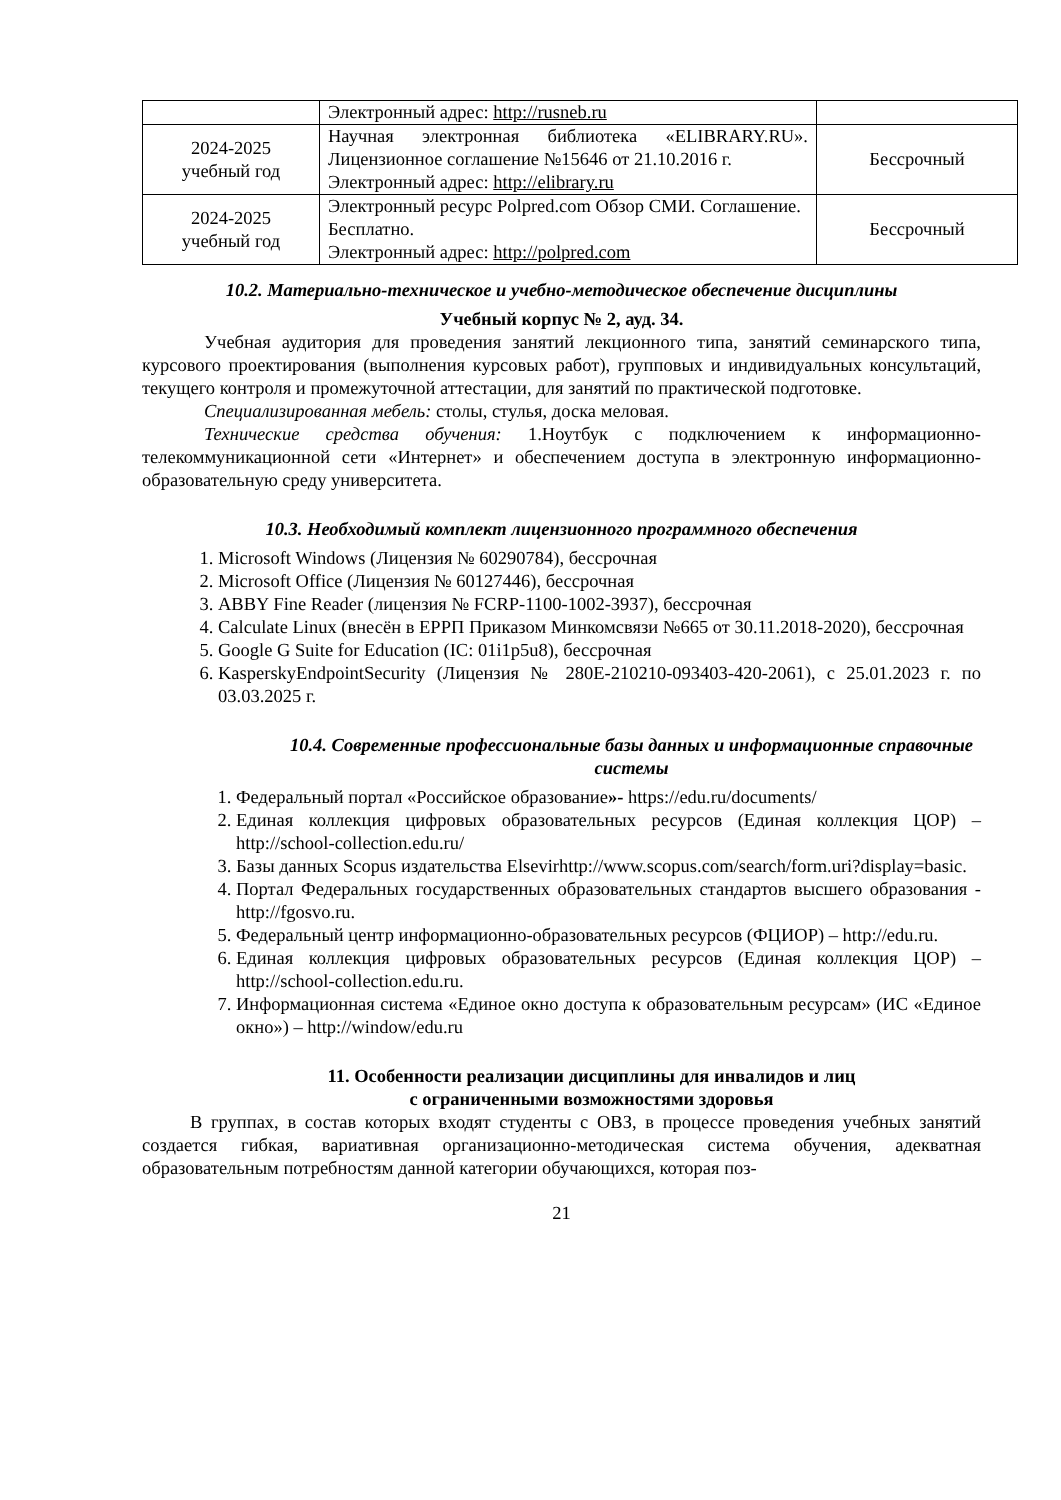| | Электронный адрес: http://rusneb.ru | |
| 2024-2025 учебный год | Научная электронная библиотека «ELIBRARY.RU». Лицензионное соглашение №15646 от 21.10.2016 г. Электронный адрес: http://elibrary.ru | Бессрочный |
| 2024-2025 учебный год | Электронный ресурс Polpred.com Обзор СМИ. Соглашение. Бесплатно. Электронный адрес: http://polpred.com | Бессрочный |
10.2. Материально-техническое и учебно-методическое обеспечение дисциплины
Учебный корпус № 2, ауд. 34.
Учебная аудитория для проведения занятий лекционного типа, занятий семинарского типа, курсового проектирования (выполнения курсовых работ), групповых и индивидуальных консультаций, текущего контроля и промежуточной аттестации, для занятий по практической подготовке.
Специализированная мебель: столы, стулья, доска меловая.
Технические средства обучения: 1.Ноутбук с подключением к информационно-телекоммуникационной сети «Интернет» и обеспечением доступа в электронную информационно-образовательную среду университета.
10.3. Необходимый комплект лицензионного программного обеспечения
1. Microsoft Windows (Лицензия № 60290784), бессрочная
2. Microsoft Office (Лицензия № 60127446), бессрочная
3. ABBY Fine Reader (лицензия № FCRP-1100-1002-3937), бессрочная
4. Calculate Linux (внесён в ЕРРП Приказом Минкомсвязи №665 от 30.11.2018-2020), бессрочная
5. Google G Suite for Education (IC: 01i1p5u8), бессрочная
6. KasperskyEndpointSecurity (Лицензия № 280E-210210-093403-420-2061), с 25.01.2023 г. по 03.03.2025 г.
10.4. Современные профессиональные базы данных и информационные справочные системы
1. Федеральный портал «Российское образование»- https://edu.ru/documents/
2. Единая коллекция цифровых образовательных ресурсов (Единая коллекция ЦОР) – http://school-collection.edu.ru/
3. Базы данных Scopus издательства Elsevirhttp://www.scopus.com/search/form.uri?display=basic.
4. Портал Федеральных государственных образовательных стандартов высшего образования - http://fgosvo.ru.
5. Федеральный центр информационно-образовательных ресурсов (ФЦИОР) – http://edu.ru.
6. Единая коллекция цифровых образовательных ресурсов (Единая коллекция ЦОР) – http://school-collection.edu.ru.
7. Информационная система «Единое окно доступа к образовательным ресурсам» (ИС «Единое окно») – http://window/edu.ru
11. Особенности реализации дисциплины для инвалидов и лиц
с ограниченными возможностями здоровья
В группах, в состав которых входят студенты с ОВЗ, в процессе проведения учебных занятий создается гибкая, вариативная организационно-методическая система обучения, адекватная образовательным потребностям данной категории обучающихся, которая поз-
21